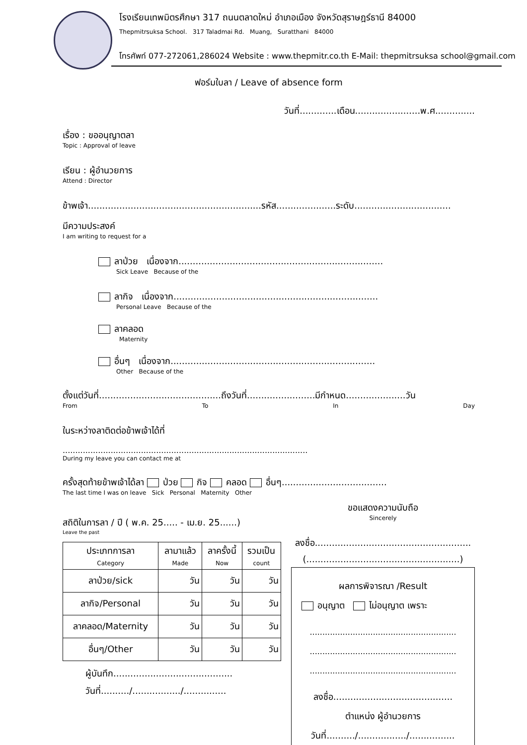โรงเรียนเทพมิตรศึกษา 317 ถนนตลาดใหม่ อำเภอเมือง จังหวัดสุราษฎร์ธานี 84000
Thepmitrsuksa School. 317 Taladmai Rd. Muang, Suratthani 84000
โทรศัพท์ 077-272061,286024 Website : www.thepmitr.co.th E-Mail: thepmitrsuksa school@gmail.com
ฟอร์มใบลา / Leave of absence form
วันที่.............เดือน.......................พ.ศ..............
เรื่อง : ขออนุญาตลา
Topic : Approval of leave
เรียน : ผู้อำนวยการ
Attend : Director
ข้าพเจ้า.............................................................รหัส.....................ระดับ..................................
มีความประสงค์
I am writing to request for a
ลาป่วย เนื่องจาก........................................................................
Sick Leave Because of the
ลากิจ เนื่องจาก........................................................................
Personal Leave Because of the
ลาคลอด
Maternity
อื่นๆ เนื่องจาก........................................................................
Other Because of the
ตั้งแต่วันที่...........................................ถึงวันที่........................มีกำหนด.....................วัน
From To In Day
ในระหว่างลาติดต่อข้าพเจ้าได้ที่
.................................................................................................
During my leave you can contact me at
ครั้งสุดท้ายข้าพเจ้าได้ลา ป่วย กิจ คลอด อื่นๆ.....................................
The last time I was on leave Sick Personal Maternity Other
สถิติในการลา / ปี ( พ.ค. 25..... - เม.ย. 25......)
Leave the past
| ประเภทการลา Category | ลามาแล้ว Made | ลาครั้งนี้ Now | รวมเป็น count |
| --- | --- | --- | --- |
| ลาป่วย/sick | วัน | วัน | วัน |
| ลากิจ/Personal | วัน | วัน | วัน |
| ลาคลอด/Maternity | วัน | วัน | วัน |
| อื่นๆ/Other | วัน | วัน | วัน |
ผู้บันทึก..........................................
วันที่........../................./...............
ขอแสดงความนับถือ
Sincerely
ลงชื่อ.......................................................
(......................................................)
ผลการพิจารณา /Result
อนุญาต ไม่อนุญาต เพราะ
..........................................................
..........................................................
..........................................................
ลงชื่อ..........................................
ตำแหน่ง ผู้อำนวยการ
วันที่........../................./................